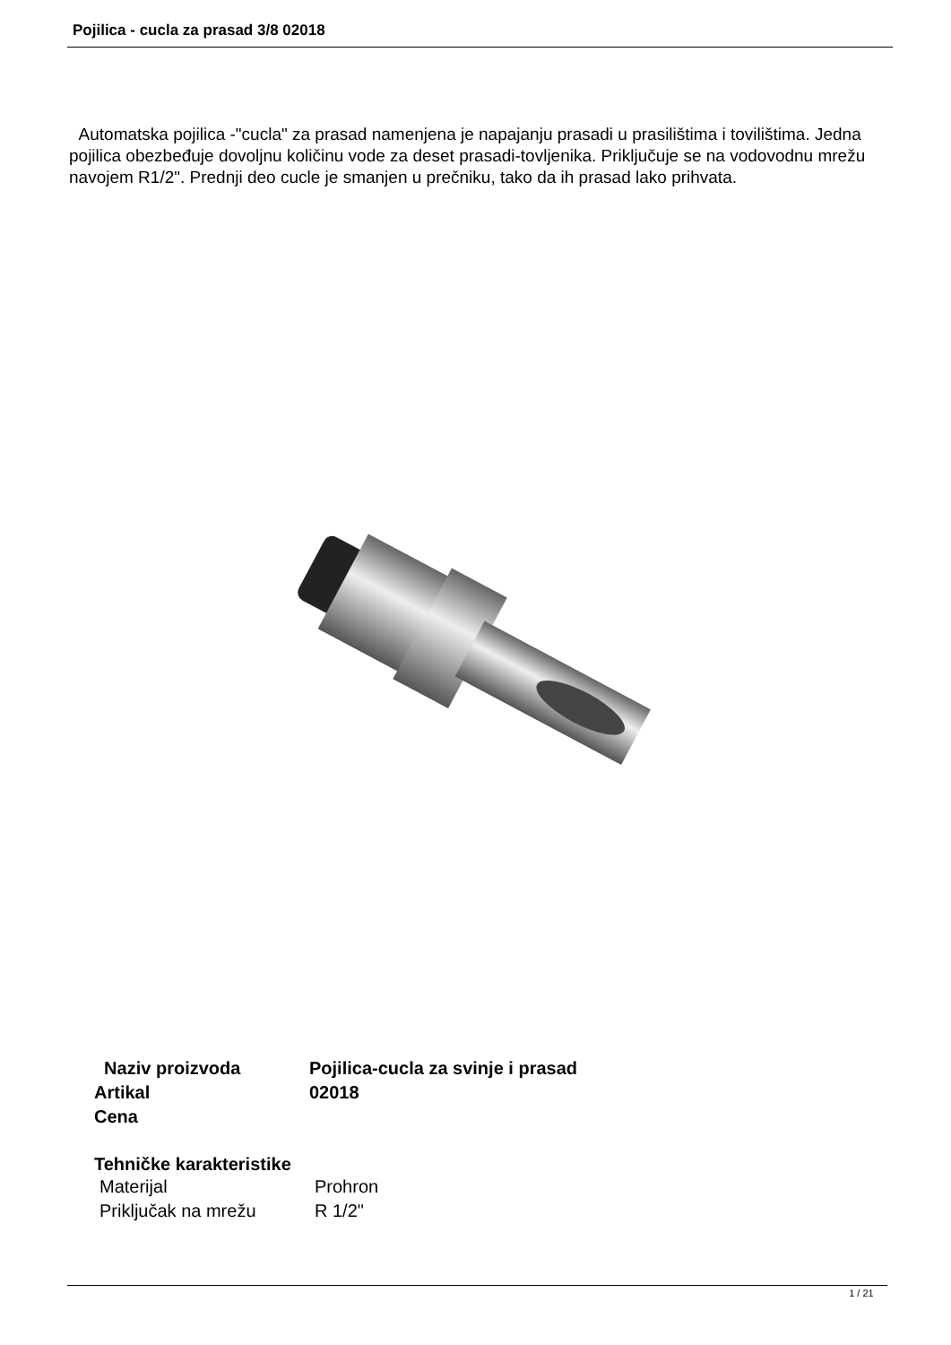Pojilica - cucla za prasad 3/8 02018
Automatska pojilica -"cucla" za prasad namenjena je napajanju prasadi u prasilištima i tovilištima. Jedna pojilica obezbeđuje dovoljnu količinu vode za deset prasadi-tovljenika. Priključuje se na vodovodnu mrežu navojem R1/2". Prednji deo cucle je smanjen u prečniku, tako da ih prasad lako prihvata.
| Naziv proizvoda | Pojilica-cucla za svinje i prasad |
| Artikal | 02018 |
| Cena | |
Tehničke karakteristike
| Materijal | Prohron |
| Priključak na mrežu | R 1/2" |
1 / 21